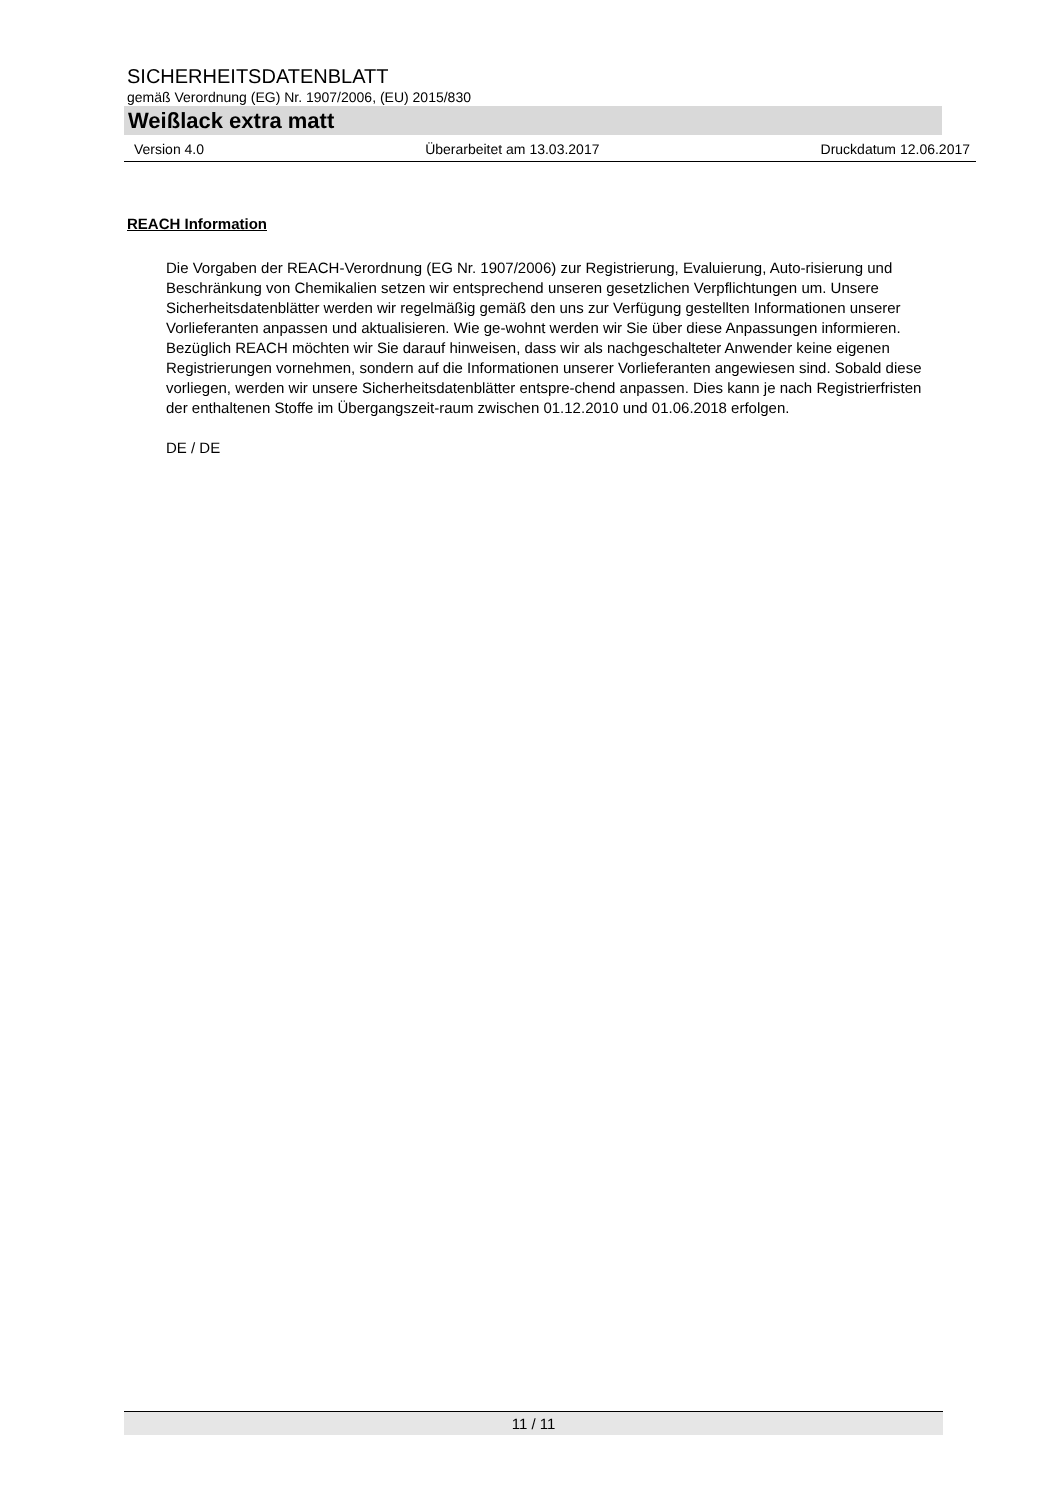SICHERHEITSDATENBLATT
gemäß Verordnung (EG) Nr. 1907/2006, (EU) 2015/830
Weißlack extra matt
Version 4.0 Überarbeitet am 13.03.2017 Druckdatum 12.06.2017
REACH Information
Die Vorgaben der REACH-Verordnung (EG Nr. 1907/2006) zur Registrierung, Evaluierung, Auto-risierung und Beschränkung von Chemikalien setzen wir entsprechend unseren gesetzlichen Verpflichtungen um. Unsere Sicherheitsdatenblätter werden wir regelmäßig gemäß den uns zur Verfügung gestellten Informationen unserer Vorlieferanten anpassen und aktualisieren. Wie ge-wohnt werden wir Sie über diese Anpassungen informieren.
Bezüglich REACH möchten wir Sie darauf hinweisen, dass wir als nachgeschalteter Anwender keine eigenen Registrierungen vornehmen, sondern auf die Informationen unserer Vorlieferanten angewiesen sind. Sobald diese vorliegen, werden wir unsere Sicherheitsdatenblätter entspre-chend anpassen. Dies kann je nach Registrierfristen der enthaltenen Stoffe im Übergangszeit-raum zwischen 01.12.2010 und 01.06.2018 erfolgen.
DE / DE
11 / 11